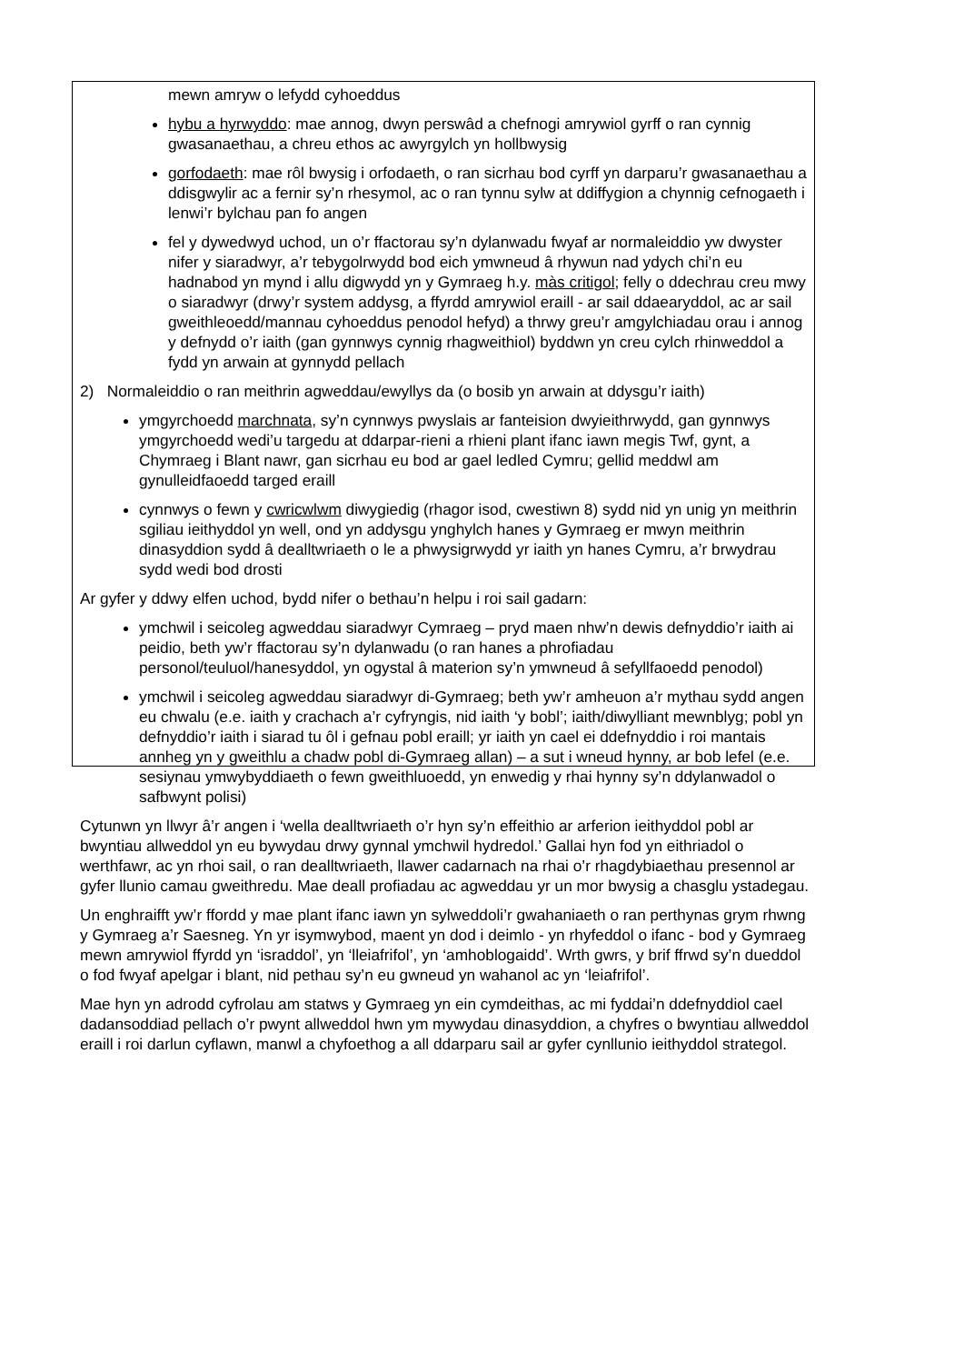mewn amryw o lefydd cyhoeddus
hybu a hyrwyddo: mae annog, dwyn perswâd a chefnogi amrywiol gyrff o ran cynnig gwasanaethau, a chreu ethos ac awyrgylch yn hollbwysig
gorfodaeth: mae rôl bwysig i orfodaeth, o ran sicrhau bod cyrff yn darparu’r gwasanaethau a ddisgwylir ac a fernir sy’n rhesymol, ac o ran tynnu sylw at ddiffygion a chynnig cefnogaeth i lenwi’r bylchau pan fo angen
fel y dywedwyd uchod, un o’r ffactorau sy’n dylanwadu fwyaf ar normaleiddio yw dwyster nifer y siaradwyr, a’r tebygolrwydd bod eich ymwneud â rhywun nad ydych chi’n eu hadnabod yn mynd i allu digwydd yn y Gymraeg h.y. màs critigol; felly o ddechrau creu mwy o siaradwyr (drwy’r system addysg, a ffyrdd amrywiol eraill - ar sail ddaearyddol, ac ar sail gweithleoedd/mannau cyhoeddus penodol hefyd) a thrwy greu’r amgylchiadau orau i annog y defnydd o’r iaith (gan gynnwys cynnig rhagweithiol) byddwn yn creu cylch rhinweddol a fydd yn arwain at gynnydd pellach
2) Normaleiddio o ran meithrin agweddau/ewyllys da (o bosib yn arwain at ddysgu’r iaith)
ymgyrchoedd marchnata, sy’n cynnwys pwyslais ar fanteision dwyieithrwydd, gan gynnwys ymgyrchoedd wedi’u targedu at ddarpar-rieni a rhieni plant ifanc iawn megis Twf, gynt, a Chymraeg i Blant nawr, gan sicrhau eu bod ar gael ledled Cymru; gellid meddwl am gynulleidfaoedd targed eraill
cynnwys o fewn y cwricwlwm diwygiedig (rhagor isod, cwestiwn 8) sydd nid yn unig yn meithrin sgiliau ieithyddol yn well, ond yn addysgu ynghylch hanes y Gymraeg er mwyn meithrin dinasyddion sydd â dealltwriaeth o le a phwysigrwydd yr iaith yn hanes Cymru, a’r brwydrau sydd wedi bod drosti
Ar gyfer y ddwy elfen uchod, bydd nifer o bethau’n helpu i roi sail gadarn:
ymchwil i seicoleg agweddau siaradwyr Cymraeg – pryd maen nhw’n dewis defnyddio’r iaith ai peidio, beth yw’r ffactorau sy’n dylanwadu (o ran hanes a phrofiadau personol/teuluol/hanesyddol, yn ogystal â materion sy’n ymwneud â sefyllfaoedd penodol)
ymchwil i seicoleg agweddau siaradwyr di-Gymraeg; beth yw’r amheuon a’r mythau sydd angen eu chwalu (e.e. iaith y crachach a’r cyfryngis, nid iaith ‘y bobl’; iaith/diwylliant mewnblyg; pobl yn defnyddio’r iaith i siarad tu ôl i gefnau pobl eraill; yr iaith yn cael ei ddefnyddio i roi mantais annheg yn y gweithlu a chadw pobl di-Gymraeg allan) – a sut i wneud hynny, ar bob lefel (e.e. sesiynau ymwybyddiaeth o fewn gweithluoedd, yn enwedig y rhai hynny sy’n ddylanwadol o safbwynt polisi)
Cytunwn yn llwyr â’r angen i ‘wella dealltwriaeth o’r hyn sy’n effeithio ar arferion ieithyddol pobl ar bwyntiau allweddol yn eu bywydau drwy gynnal ymchwil hydredol.’ Gallai hyn fod yn eithriadol o werthfawr, ac yn rhoi sail, o ran dealltwriaeth, llawer cadarnach na rhai o’r rhagdybiaethau presennol ar gyfer llunio camau gweithredu. Mae deall profiadau ac agweddau yr un mor bwysig a chasglu ystadegau.
Un enghraifft yw’r ffordd y mae plant ifanc iawn yn sylweddoli’r gwahaniaeth o ran perthynas grym rhwng y Gymraeg a’r Saesneg. Yn yr isymwybod, maent yn dod i deimlo - yn rhyfeddol o ifanc - bod y Gymraeg mewn amrywiol ffyrdd yn ‘israddol’, yn ‘lleiafrifol’, yn ‘amhoblogaidd’. Wrth gwrs, y brif ffrwd sy’n dueddol o fod fwyaf apelgar i blant, nid pethau sy’n eu gwneud yn wahanol ac yn ‘leiafrifol’.
Mae hyn yn adrodd cyfrolau am statws y Gymraeg yn ein cymdeithas, ac mi fyddai’n ddefnyddiol cael dadansoddiad pellach o’r pwynt allweddol hwn ym mywydau dinasyddion, a chyfres o bwyntiau allweddol eraill i roi darlun cyflawn, manwl a chyfoethog a all ddarparu sail ar gyfer cynllunio ieithyddol strategol.